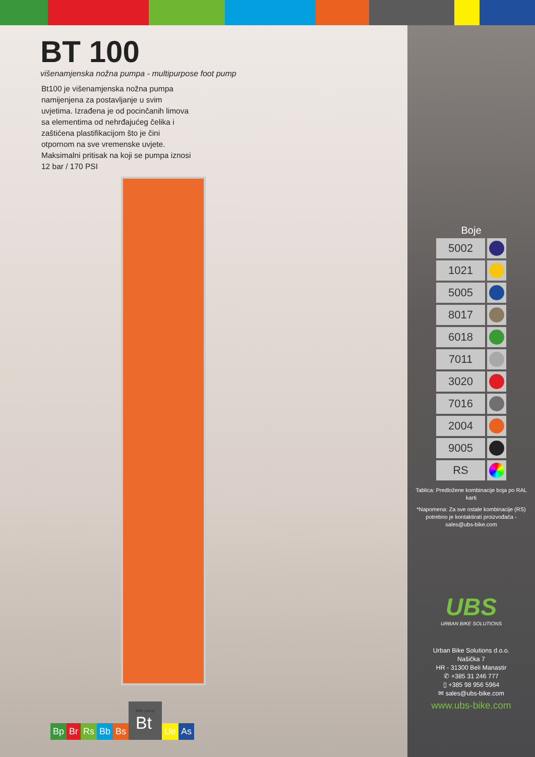BT 100
višenamjenska nožna pumpa - multipurpose foot pump
Bt100 je višenamjenska nožna pumpa namijenjena za postavljanje u svim uvjetima. Izrađena je od pocinčanih limova sa elementima od nehrđajućeg čelika i zaštićena plastifikacijom što je čini otpornom na sve vremenske uvjete. Maksimalni pritisak na koji se pumpa iznosi 12 bar / 170 PSI
Bp
Br
Rs
Bb
Bs
Bike pump
Bt
Ue
As
Boje
| 5002 | |
| 1021 | |
| 5005 | |
| 8017 | |
| 6018 | |
| 7011 | |
| 3020 | |
| 7016 | |
| 2004 | |
| 9005 | |
| RS | |
Tablica: Predložene kombinacije boja po RAL karti
*Napomena: Za sve ostale kombinacije (RS) potrebno je kontaktirati proizvođača - sales@ubs-bike.com
UBS
URBAN BIKE SOLUTIONS
Urban Bike Solutions d.o.o.
Našička 7
HR - 31300 Beli Manastir
✆ +385 31 246 777
▯ +385 98 956 5964
✉ sales@ubs-bike.com
www.ubs-bike.com